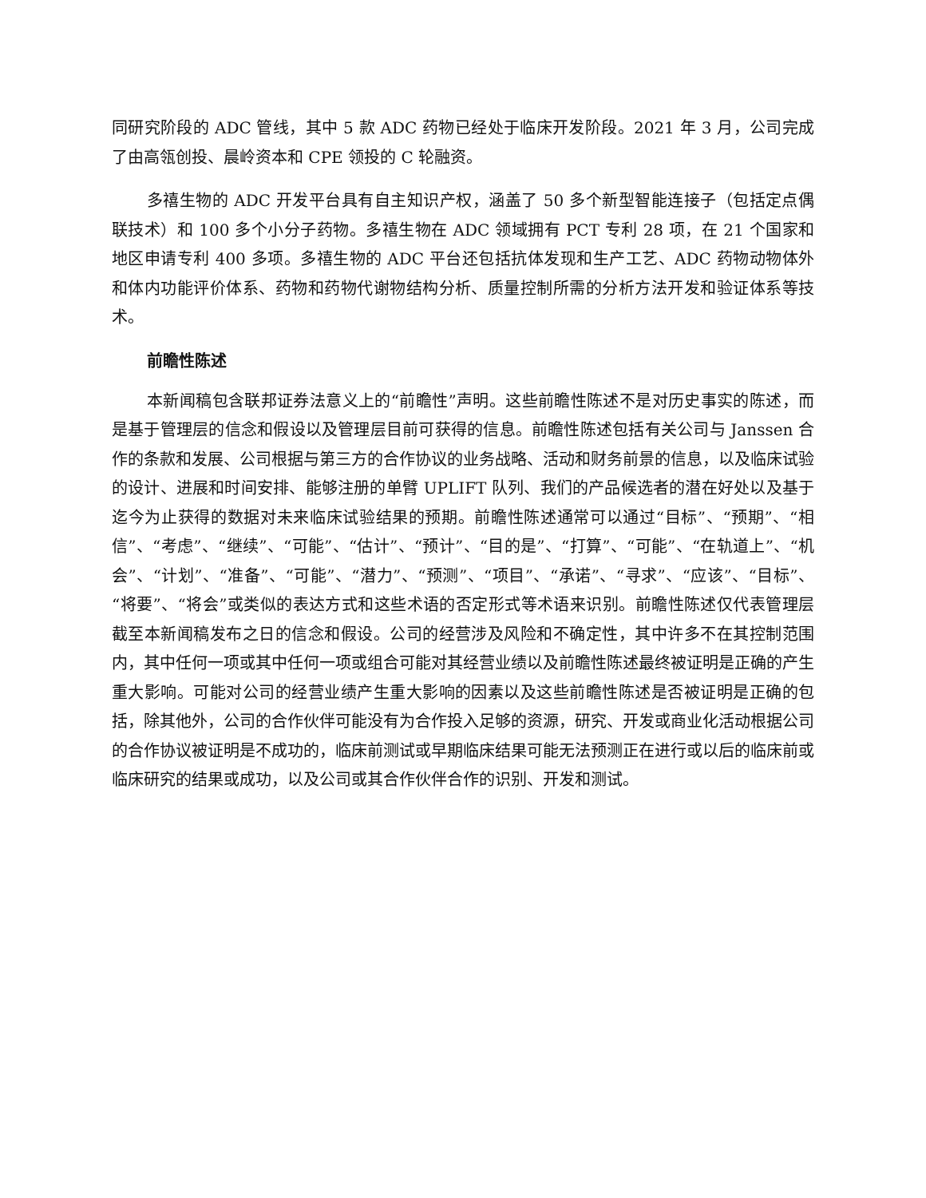同研究阶段的 ADC 管线，其中 5 款 ADC 药物已经处于临床开发阶段。2021 年 3 月，公司完成了由高瓴创投、晨岭资本和 CPE 领投的 C 轮融资。
多禧生物的 ADC 开发平台具有自主知识产权，涵盖了 50 多个新型智能连接子（包括定点偶联技术）和 100 多个小分子药物。多禧生物在 ADC 领域拥有 PCT 专利 28 项，在 21 个国家和地区申请专利 400 多项。多禧生物的 ADC 平台还包括抗体发现和生产工艺、ADC 药物动物体外和体内功能评价体系、药物和药物代谢物结构分析、质量控制所需的分析方法开发和验证体系等技术。
前瞻性陈述
本新闻稿包含联邦证券法意义上的“前瞻性”声明。这些前瞻性陈述不是对历史事实的陈述，而是基于管理层的信念和假设以及管理层目前可获得的信息。前瞻性陈述包括有关公司与 Janssen 合作的条款和发展、公司根据与第三方的合作协议的业务战略、活动和财务前景的信息，以及临床试验的设计、进展和时间安排、能够注册的单臂 UPLIFT 队列、我们的产品候选者的潜在好处以及基于迄今为止获得的数据对未来临床试验结果的预期。前瞻性陈述通常可以通过“目标”、“预期”、“相信”、“考虑”、“继续”、“可能”、“估计”、“预计”、“目的是”、“打算”、“可能”、“在轨道上”、“机会”、“计划”、“准备”、“可能”、“潜力”、“预测”、“项目”、“承诺”、“寻求”、“应该”、“目标”、“将要”、“将会”或类似的表达方式和这些术语的否定形式等术语来识别。前瞻性陈述仅代表管理层截至本新闻稿发布之日的信念和假设。公司的经营涉及风险和不确定性，其中许多不在其控制范围内，其中任何一项或其中任何一项或组合可能对其经营业绩以及前瞻性陈述最终被证明是正确的产生重大影响。可能对公司的经营业绩产生重大影响的因素以及这些前瞻性陈述是否被证明是正确的包括，除其他外，公司的合作伙伴可能没有为合作投入足够的资源，研究、开发或商业化活动根据公司的合作协议被证明是不成功的，临床前测试或早期临床结果可能无法预测正在进行或以后的临床前或临床研究的结果或成功，以及公司或其合作伙伴合作的识别、开发和测试。